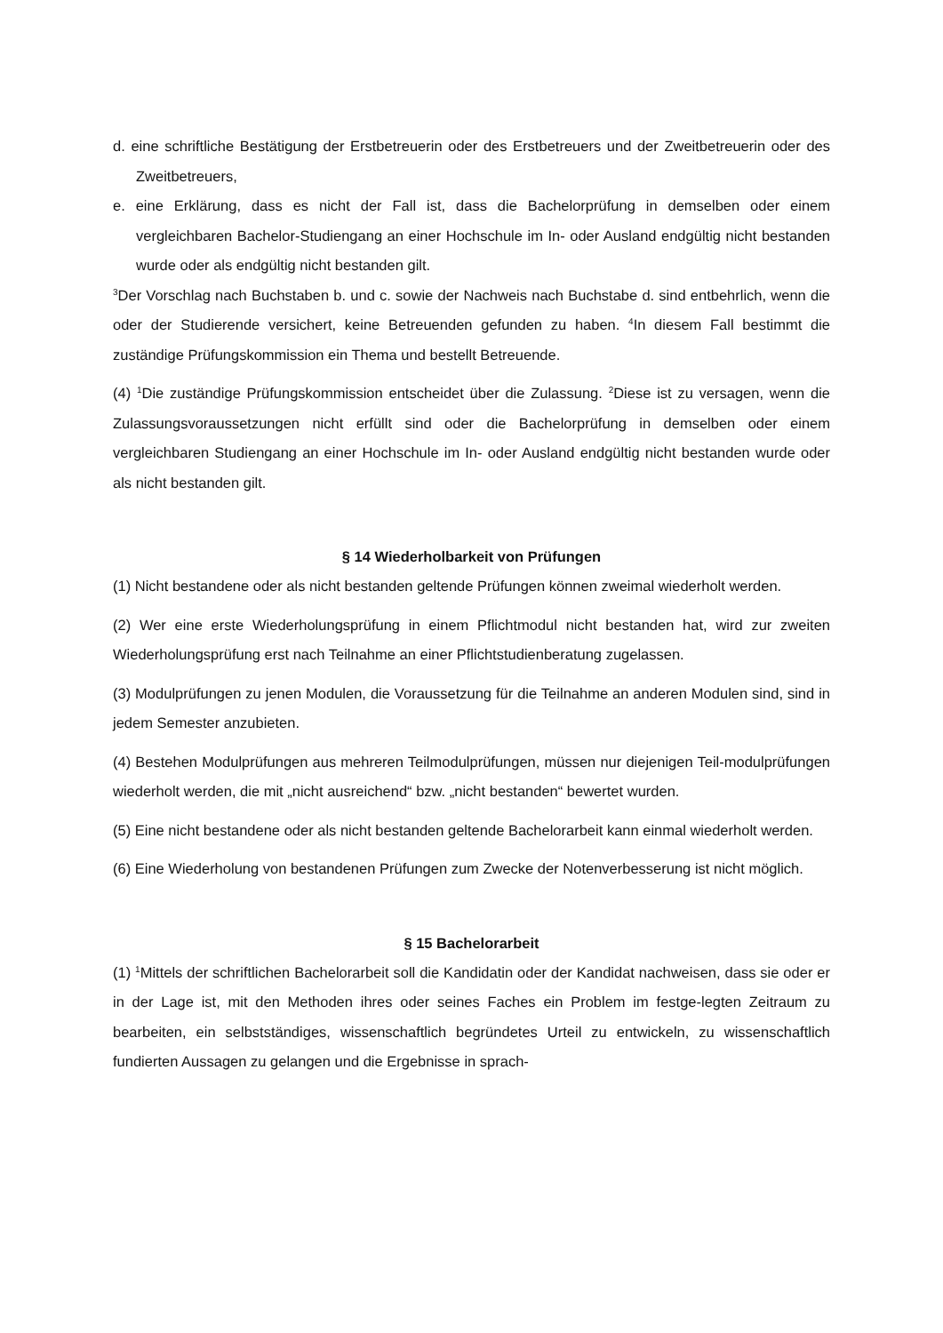d. eine schriftliche Bestätigung der Erstbetreuerin oder des Erstbetreuers und der Zweitbetreuerin oder des Zweitbetreuers,
e. eine Erklärung, dass es nicht der Fall ist, dass die Bachelorprüfung in demselben oder einem vergleichbaren Bachelor-Studiengang an einer Hochschule im In- oder Ausland endgültig nicht bestanden wurde oder als endgültig nicht bestanden gilt.
<sup>3</sup> Der Vorschlag nach Buchstaben b. und c. sowie der Nachweis nach Buchstabe d. sind entbehrlich, wenn die oder der Studierende versichert, keine Betreuenden gefunden zu haben. <sup>4</sup>In diesem Fall bestimmt die zuständige Prüfungskommission ein Thema und bestellt Betreuende.
(4) <sup>1</sup>Die zuständige Prüfungskommission entscheidet über die Zulassung. <sup>2</sup>Diese ist zu versagen, wenn die Zulassungsvoraussetzungen nicht erfüllt sind oder die Bachelorprüfung in demselben oder einem vergleichbaren Studiengang an einer Hochschule im In- oder Ausland endgültig nicht bestanden wurde oder als nicht bestanden gilt.
§ 14 Wiederholbarkeit von Prüfungen
(1) Nicht bestandene oder als nicht bestanden geltende Prüfungen können zweimal wiederholt werden.
(2) Wer eine erste Wiederholungsprüfung in einem Pflichtmodul nicht bestanden hat, wird zur zweiten Wiederholungsprüfung erst nach Teilnahme an einer Pflichtstudienberatung zugelassen.
(3) Modulprüfungen zu jenen Modulen, die Voraussetzung für die Teilnahme an anderen Modulen sind, sind in jedem Semester anzubieten.
(4) Bestehen Modulprüfungen aus mehreren Teilmodulprüfungen, müssen nur diejenigen Teil-modulprüfungen wiederholt werden, die mit „nicht ausreichend“ bzw. „nicht bestanden“ bewertet wurden.
(5) Eine nicht bestandene oder als nicht bestanden geltende Bachelorarbeit kann einmal wiederholt werden.
(6) Eine Wiederholung von bestandenen Prüfungen zum Zwecke der Notenverbesserung ist nicht möglich.
§ 15 Bachelorarbeit
(1) <sup>1</sup>Mittels der schriftlichen Bachelorarbeit soll die Kandidatin oder der Kandidat nachweisen, dass sie oder er in der Lage ist, mit den Methoden ihres oder seines Faches ein Problem im festge-legten Zeitraum zu bearbeiten, ein selbstständiges, wissenschaftlich begründetes Urteil zu entwickeln, zu wissenschaftlich fundierten Aussagen zu gelangen und die Ergebnisse in sprach-